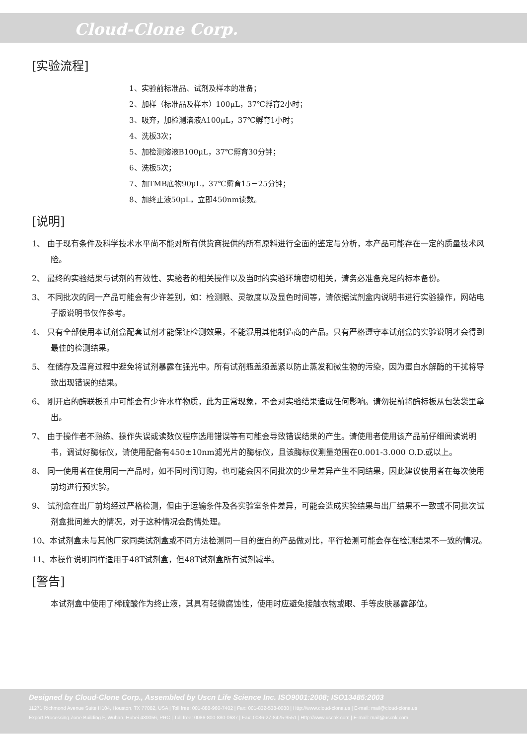Cloud-Clone Corp.
[实验流程]
1、实验前标准品、试剂及样本的准备；
2、加样（标准品及样本）100μL，37℃孵育2小时；
3、吸弃，加检测溶液A100μL，37℃孵育1小时；
4、洗板3次；
5、加检测溶液B100μL，37℃孵育30分钟；
6、洗板5次；
7、加TMB底物90μL，37℃孵育15－25分钟；
8、加终止液50μL，立即450nm读数。
[说明]
1、 由于现有条件及科学技术水平尚不能对所有供货商提供的所有原料进行全面的鉴定与分析，本产品可能存在一定的质量技术风险。
2、 最终的实验结果与试剂的有效性、实验者的相关操作以及当时的实验环境密切相关，请务必准备充足的标本备份。
3、 不同批次的同一产品可能会有少许差别，如：检测限、灵敏度以及显色时间等，请依据试剂盒内说明书进行实验操作，网站电子版说明书仅作参考。
4、 只有全部使用本试剂盒配套试剂才能保证检测效果，不能混用其他制造商的产品。只有严格遵守本试剂盒的实验说明才会得到最佳的检测结果。
5、 在储存及温育过程中避免将试剂暴露在强光中。所有试剂瓶盖须盖紧以防止蒸发和微生物的污染，因为蛋白水解酶的干扰将导致出现错误的结果。
6、 刚开启的酶联板孔中可能会有少许水样物质，此为正常现象，不会对实验结果造成任何影响。请勿提前将酶标板从包装袋里拿出。
7、 由于操作者不熟练、操作失误或读数仪程序选用错误等有可能会导致错误结果的产生。请使用者使用该产品前仔细阅读说明书，调试好酶标仪，请使用配备有450±10nm滤光片的酶标仪，且该酶标仪测量范围在0.001-3.000 O.D.或以上。
8、 同一使用者在使用同一产品时，如不同时间订购，也可能会因不同批次的少量差异产生不同结果，因此建议使用者在每次使用前均进行预实验。
9、 试剂盒在出厂前均经过严格检测，但由于运输条件及各实验室条件差异，可能会造成实验结果与出厂结果不一致或不同批次试剂盒批间差大的情况，对于这种情况会酌情处理。
10、本试剂盒未与其他厂家同类试剂盒或不同方法检测同一目的蛋白的产品做对比，平行检测可能会存在检测结果不一致的情况。
11、本操作说明同样适用于48T试剂盒，但48T试剂盒所有试剂减半。
[警告]
本试剂盒中使用了稀硫酸作为终止液，其具有轻微腐蚀性，使用时应避免接触衣物或眼、手等皮肤暴露部位。
Designed by Cloud-Clone Corp., Assembled by Uscn Life Science Inc. ISO9001:2008; ISO13485:2003
11271 Richmond Avenue Suite H104, Houston, TX 77082, USA | Toll free: 001-888-960-7402 | Fax: 001-832-538-0088 | Http://www.cloud-clone.us | E-mail: mail@cloud-clone.us
Export Processing Zone Building F, Wuhan, Hubei 430056, PRC | Toll free: 0086-800-880-0687 | Fax: 0086-27-8425-9551 | Http://www.uscnk.com | E-mail: mail@uscnk.com